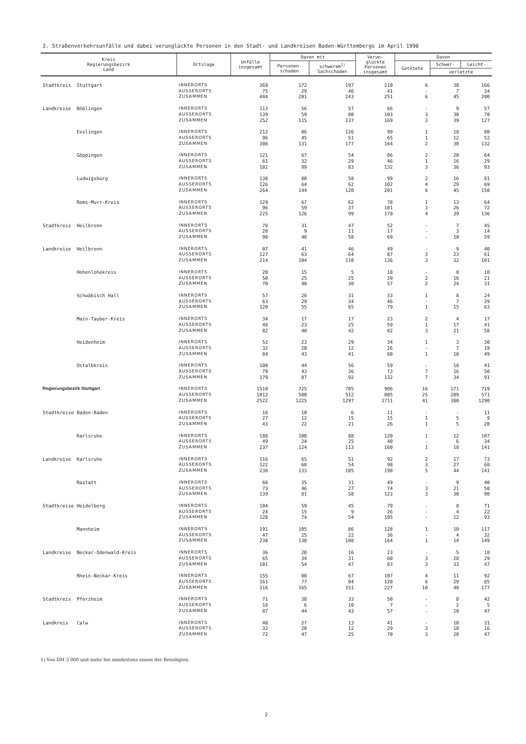2. Straßenverkehrsunfälle und dabei verunglückte Personen in den Stadt- und Landkreisen Baden-Württembergs im April 1990
| Kreis Regierungsbezirk Land | Ortslage | Unfälle insgesamt | Davon mit | | Verun- glückte Personen insgesamt | Davon | | |
| --- | --- | --- | --- | --- | --- | --- | --- | --- |
| | | | Personen- schaden | schwerem<sup>1)</sup> Sachschaden | | Getötete | Schwer- | Leicht- |
| | | | | | | | verletzte | |
| Stadtkreis Stuttgart | INNERORTS AUSSERORTS ZUSAMMEN | 369 75 444 | 172 29 201 | 197 46 243 | 210 41 251 | 6 - 6 | 38 7 45 | 166 34 200 |
| Landkreise Böblingen | INNERORTS AUSSERORTS ZUSAMMEN | 113 139 252 | 56 59 115 | 57 80 137 | 66 103 169 | - 3 3 | 9 30 39 | 57 70 127 |
| Esslingen | INNERORTS AUSSERORTS ZUSAMMEN | 212 96 308 | 86 45 131 | 126 51 177 | 99 65 164 | 1 1 2 | 18 12 30 | 80 52 132 |
| Göppingen | INNERORTS AUSSERORTS ZUSAMMEN | 121 61 182 | 67 32 99 | 54 29 83 | 86 46 132 | 2 1 3 | 20 16 36 | 64 29 93 |
| Ludwigsburg | INNERORTS AUSSERORTS ZUSAMMEN | 138 126 264 | 80 64 144 | 58 62 120 | 99 102 201 | 2 4 6 | 16 29 45 | 81 69 150 |
| Rems-Murr-Kreis | INNERORTS AUSSERORTS ZUSAMMEN | 129 96 225 | 67 59 126 | 62 37 99 | 78 101 179 | 1 3 4 | 13 26 39 | 64 72 136 |
| Stadtkreis Heilbronn | INNERORTS AUSSERORTS ZUSAMMEN | 78 20 98 | 31 9 40 | 47 11 58 | 52 17 69 | - - - | 7 3 10 | 45 14 59 |
| Landkreise Heilbronn | INNERORTS AUSSERORTS ZUSAMMEN | 87 127 214 | 41 63 104 | 46 64 110 | 49 87 136 | - 3 3 | 9 23 32 | 40 61 101 |
| Hohenlohekreis | INNERORTS AUSSERORTS ZUSAMMEN | 20 50 70 | 15 25 40 | 5 25 30 | 18 39 57 | - 2 2 | 8 16 24 | 10 21 31 |
| Schwäbisch Hall | INNERORTS AUSSERORTS ZUSAMMEN | 57 63 120 | 26 29 55 | 31 34 65 | 33 46 79 | 1 - 1 | 8 7 15 | 24 39 63 |
| Main-Tauber-Kreis | INNERORTS AUSSERORTS ZUSAMMEN | 34 48 82 | 17 23 40 | 17 25 42 | 23 59 82 | 2 1 3 | 4 17 21 | 17 41 58 |
| Heidenheim | INNERORTS AUSSERORTS ZUSAMMEN | 52 32 84 | 23 20 43 | 29 12 41 | 34 26 60 | 1 - 1 | 3 7 10 | 30 19 49 |
| Ostalbkreis | INNERORTS AUSSERORTS ZUSAMMEN | 100 79 179 | 44 43 87 | 56 36 92 | 59 73 132 | - 7 7 | 18 16 34 | 41 50 91 |
| Regierungsbezirk Stuttgart | INNERORTS AUSSERORTS ZUSAMMEN | 1510 1012 2522 | 725 500 1225 | 785 512 1297 | 906 805 1711 | 16 25 41 | 171 209 380 | 719 571 1290 |
| Stadtkreise Baden-Baden | INNERORTS AUSSERORTS ZUSAMMEN | 16 27 43 | 10 12 22 | 6 15 21 | 11 15 26 | - 1 1 | - 5 5 | 11 9 20 |
| Karlsruhe | INNERORTS AUSSERORTS ZUSAMMEN | 188 49 237 | 100 24 124 | 88 25 113 | 120 40 160 | 1 - 1 | 12 6 18 | 107 34 141 |
| Landkreise Karlsruhe | INNERORTS AUSSERORTS ZUSAMMEN | 116 122 238 | 65 68 133 | 51 54 105 | 92 98 190 | 2 3 5 | 17 27 44 | 73 68 141 |
| Rastatt | INNERORTS AUSSERORTS ZUSAMMEN | 66 73 139 | 35 46 81 | 31 27 58 | 49 74 123 | - 3 3 | 9 21 30 | 40 50 90 |
| Stadtkreise Heidelberg | INNERORTS AUSSERORTS ZUSAMMEN | 104 24 128 | 59 15 74 | 45 9 54 | 79 26 105 | - - - | 8 4 12 | 71 22 93 |
| Mannheim | INNERORTS AUSSERORTS ZUSAMMEN | 191 47 238 | 105 25 130 | 86 22 108 | 128 36 164 | 1 - 1 | 10 4 14 | 117 32 149 |
| Landkreise Neckar-Odenwald-Kreis | INNERORTS AUSSERORTS ZUSAMMEN | 36 65 101 | 20 34 54 | 16 31 47 | 23 60 83 | - 3 3 | 5 28 33 | 18 29 47 |
| Rhein-Neckar-Kreis | INNERORTS AUSSERORTS ZUSAMMEN | 155 161 316 | 88 77 165 | 67 84 151 | 107 120 227 | 4 6 10 | 11 29 40 | 92 85 177 |
| Stadtkreis Pforzheim | INNERORTS AUSSERORTS ZUSAMMEN | 71 16 87 | 38 6 44 | 33 10 43 | 50 7 57 | - - - | 8 2 10 | 42 5 47 |
| Landkreis Calw | INNERORTS AUSSERORTS ZUSAMMEN | 40 32 72 | 27 20 47 | 13 12 25 | 41 29 70 | - 3 3 | 10 10 20 | 31 16 47 |
1) Von DM 3 000 und mehr bei mindestens einem der Beteiligten.
2